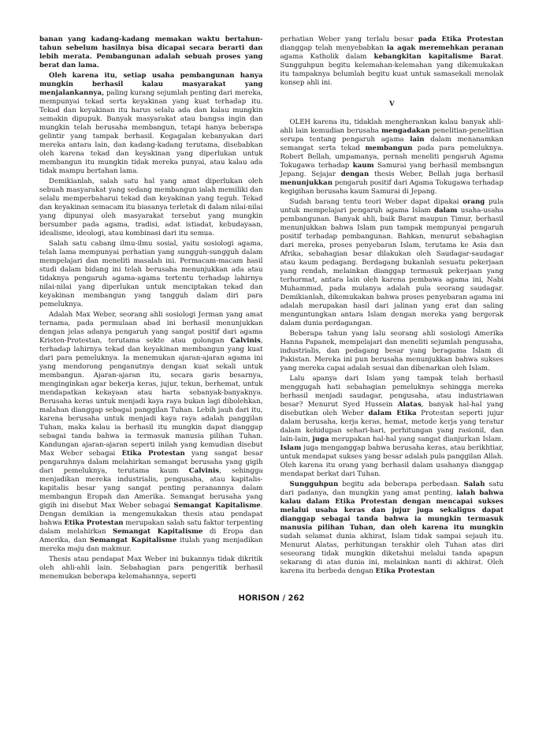banan yang kadang-kadang memakan waktu bertahun-tahun sebelum hasilnya bisa dicapai secara berarti dan lebih merata. Pembangunan adalah sebuah proses yang berat dan lama.
Oleh karena itu, setiap usaha pembangunan hanya mungkin berhasil kalau masyarakat yang menjalankannya, paling kurang sejumlah penting dari mereka, mempunyai tekad serta keyakinan yang kuat terhadap itu. Tekad dan keyakinan itu harus selalu ada dan kalau mungkin semakin dipupuk. Banyak masyarakat atau bangsa ingin dan mungkin telah berusaha membangun, tetapi hanya beberapa gelintir yang tampak berhasil. Kegagalan kebanyakan dari mereka antara lain, dan kadang-kadang terutama, disebabkan oleh karena tekad dan keyakinan yang diperlukan untuk membangun itu mungkin tidak mereka punyai, atau kalau ada tidak mampu bertahan lama.
Demikianlah, salah satu hal yang amat diperlukan oleh sebuah masyarakat yang sedang membangun ialah memiliki dan selalu memperbaharui tekad dan keyakinan yang teguh. Tekad dan keyakinan semacam itu biasanya terletak di dalam nilai-nilai yang dipunyai oleh masyarakat tersebut yang mungkin bersumber pada agama, tradisi, adat istiadat, kebudayaan, idealisme, ideologi, atau kombinasi dari itu semua.
Salah satu cabang ilmu-ilmu sosial, yaitu sosiologi agama, telah lama mempunyai perhatian yang sungguh-sungguh dalam mempelajari dan meneliti masalah ini. Permacam-macam hasil studi dalam bidang ini telah berusaha menunjukkan ada atau tidaknya pengaruh agama-agama tertentu terhadap lahirnya nilai-nilai yang diperlukan untuk menciptakan tekad dan keyakinan membangun yang tangguh dalam diri para pemeluknya.
Adalah Max Weber, seorang ahli sosiologi Jerman yang amat ternama, pada permulaan abad ini berhasil menunjukkan dengan jelas adanya pengaruh yang sangat positif dari agama Kristen-Protestan, terutama sekte atau golongan Calvinis, terhadap lahirnya tekad dan keyakinan membangun yang kuat dari para pemeluknya. Ia menemukan ajaran-ajaran agama ini yang mendorong penganutnya dengan kuat sekali untuk membangun. Ajaran-ajaran itu, secara garis besarnya, menginginkan agar bekerja keras, jujur, tekun, berhemat, untuk mendapatkan kekayaan atau harta sebanyak-banyaknya. Berusaha keras untuk menjadi kaya raya bukan lagi dibolehkan, malahan dianggap sebagai panggilan Tuhan. Lebih jauh dari itu, karena berusaha untuk menjadi kaya raya adalah panggilan Tuhan, maka kalau ia berhasil itu mungkin dapat dianggap sebagai tanda bahwa ia termasuk manusia pilihan Tuhan. Kandungan ajaran-ajaran seperti inilah yang kemudian disebut Max Weber sebagai Etika Protestan yang sangat besar pengaruhnya dalam melahirkan semangat berusaha yang gigih dari pemeluknya, terutama kaum Calvinis, sehingga menjadikan mereka industrialis, pengusaha, atau kapitalis-kapitalis besar yang sangat penting peranannya dalam membangun Eropah dan Amerika. Semangat berusaha yang gigih ini disebut Max Weber sebagai Semangat Kapitalisme. Dengan demikian ia mengemukakan thesis atau pendapat bahwa Etika Protestan merupakan salah satu faktor terpenting dalam melahirkan Semangat Kapitalisme di Eropa dan Amerika, dan Semangat Kapitalisme itulah yang menjadikan mereka maju dan makmur.
Thesis atau pendapat Max Weber ini bukannya tidak dikritik oleh ahli-ahli lain. Sebahagian para pengeritik berhasil menemukan beberapa kelemahannya, seperti
perhatian Weber yang terlalu besar pada Etika Protestan dianggap telah menyebabkan ia agak meremehkan peranan agama Katholik dalam kebangkitan kapitalisme Barat. Sungguhpun begitu kelemahan-kelemahan yang dikemukakan itu tampaknya belumlah begitu kuat untuk samasekali menolak konsep ahli ini.
V
OLEH karena itu, tidaklah mengherankan kalau banyak ahli-ahli lain kemudian berusaha mengadakan penelitian-penelitian serupa tentang pengaruh agama lain dalam menanamkan semangat serta tekad membangun pada para pemeluknya. Robert Bellah, umpamanya, pernah meneliti pengaruh Agama Tokugawa terhadap kaum Samurai yang berhasil membangun Jepang. Sejajar dengan thesis Weber, Bellah juga berhasil menunjukkan pengaruh positif dari Agama Tokugawa terhadap kegigihan berusaha kaum Samurai di Jepang.
Sudah barang tentu teori Weber dapat dipakai orang pula untuk mempelajari pengaruh agama Islam dalam usaha-usaha pembangunan. Banyak ahli, baik Barat maupun Timur, berhasil menunjukkan bahwa Islam pun tampak mempunyai pengaruh positif terhadap pembangunan. Bahkan, menurut sebahagian dari mereka, proses penyebaran Islam, terutama ke Asia dan Afrika, sebahagian besar dilakukan oleh Saudagar-saudagar atau kaum pedagang. Berdagang bukanlah sesuatu pekerjaan yang rendah, melainkan dianggap termasuk pekerjaan yang terhormat, antara lain oleh karena pembawa agama ini, Nabi Muhammad, pada mulanya adalah pula seorang saudagar. Demikianlah, dikemukakan bahwa proses penyebaran agama ini adalah merupakan hasil dari jalinan yang erat dan saling menguntungkan antara Islam dengan mereka yang bergerak dalam dunia perdagangan.
Beberapa tahun yang lalu seorang ahli sosiologi Amerika Hanna Papanek, mempelajari dan meneliti sejumlah pengusaha, industrialis, dan pedagang besar yang beragama Islam di Pakistan. Mereka ini pun berusaha menunjukkan bahwa sukses yang mereka capai adalah sesuai dan dibenarkan oleh Islam.
Lalu apanya dari Islam yang tampak telah berhasil menggugah hati sebahagian pemeluknya sehingga mereka berhasil menjadi saudagar, pengusaha, atau industriawan besar? Menurut Syed Hussein Alatas, banyak hal-hal yang disebutkan oleh Weber dalam Etika Protestan seperti jujur dalam berusaha, kerja keras, hemat, metode kerja yang teratur dalam kehidupan sehari-hari, perhitungan yang rasionil, dan lain-lain, juga merupakan hal-hal yang sangat dianjurkan Islam. Islam juga menganggap bahwa berusaha keras, atau berikhtiar, untuk mendapat sukses yang besar adalah pula panggilan Allah. Oleh karena itu orang yang berhasil dalam usahanya dianggap mendapat berkat dari Tuhan.
Sungguhpun begitu ada beberapa perbedaan. Salah satu dari padanya, dan mungkin yang amat penting, ialah bahwa kalau dalam Etika Protestan dengan mencapai sukses melalui usaha keras dan jujur juga sekaligus dapat dianggap sebagai tanda bahwa ia mungkin termasuk manusia pilihan Tuhan, dan oleh karena itu mungkin sudah selamat dunia akhirat, Islam tidak sampai sejauh itu. Menurut Alatas, perhitungan terakhir oleh Tuhan atas diri seseorang tidak mungkin diketahui melalui tanda apapun sekarang di atas dunia ini, melainkan nanti di akhirat. Oleh karena itu berbeda dengan Etika Protestan
HORISON / 262